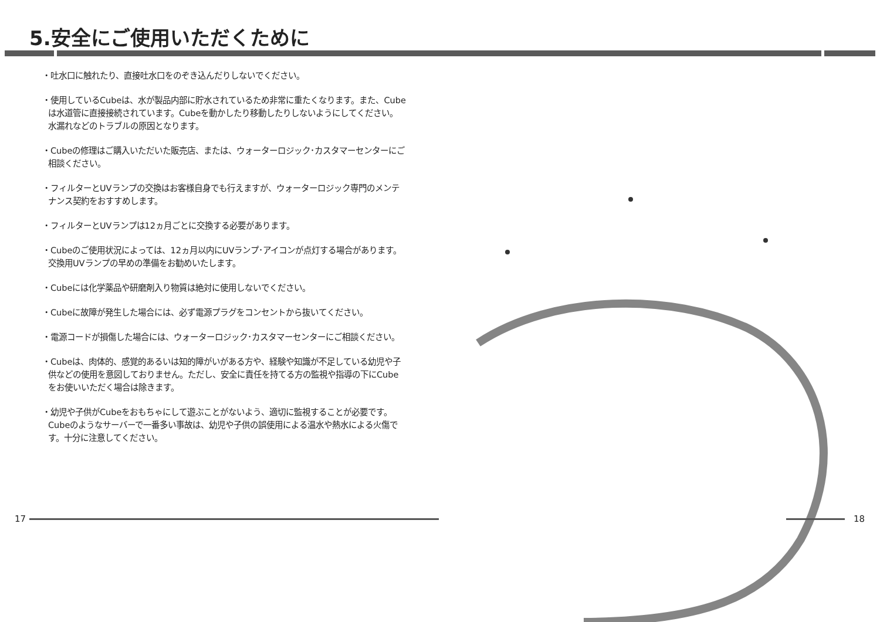5.安全にご使用いただくために
・吐水口に触れたり、直接吐水口をのぞき込んだりしないでください。
・使用しているCubeは、水が製品内部に貯水されているため非常に重たくなります。また、Cubeは水道管に直接接続されています。Cubeを動かしたり移動したりしないようにしてください。水漏れなどのトラブルの原因となります。
・Cubeの修理はご購入いただいた販売店、または、ウォーターロジック･カスタマーセンターにご相談ください。
・フィルターとUVランプの交換はお客様自身でも行えますが、ウォーターロジック専門のメンテナンス契約をおすすめします。
・フィルターとUVランプは12ヵ月ごとに交換する必要があります。
・Cubeのご使用状況によっては、12ヵ月以内にUVランプ･アイコンが点灯する場合があります。交換用UVランプの早めの準備をお勧めいたします。
・Cubeには化学薬品や研磨剤入り物質は絶対に使用しないでください。
・Cubeに故障が発生した場合には、必ず電源プラグをコンセントから抜いてください。
・電源コードが損傷した場合には、ウォーターロジック･カスタマーセンターにご相談ください。
・Cubeは、肉体的、感覚的あるいは知的障がいがある方や、経験や知識が不足している幼児や子供などの使用を意図しておりません。ただし、安全に責任を持てる方の監視や指導の下にCubeをお使いいただく場合は除きます。
・幼児や子供がCubeをおもちゃにして遊ぶことがないよう、適切に監視することが必要です。Cubeのようなサーバーで一番多い事故は、幼児や子供の誤使用による温水や熱水による火傷です。十分に注意してください。
17 18